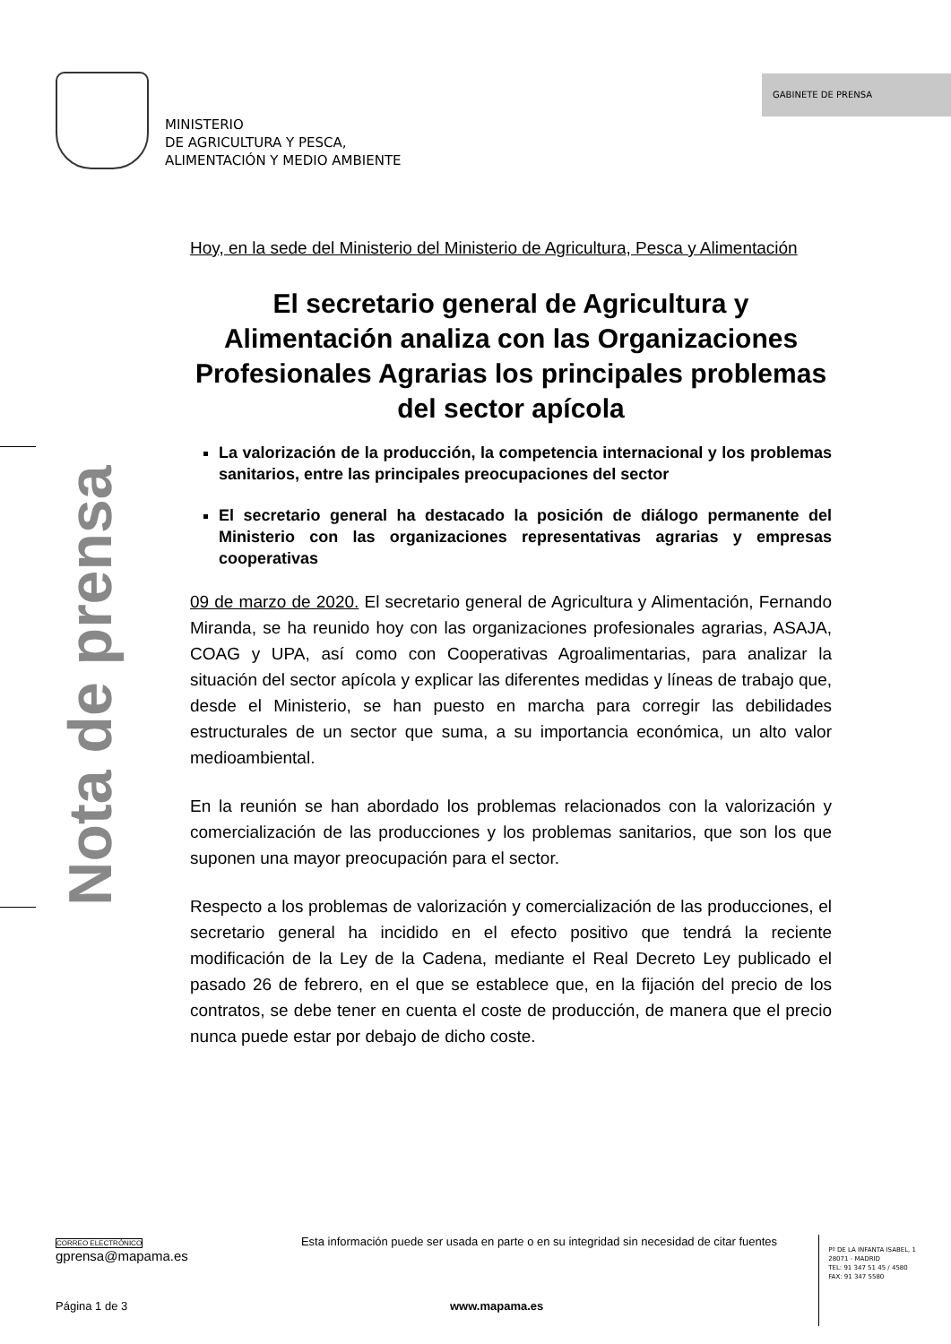MINISTERIO
DE AGRICULTURA Y PESCA,
ALIMENTACIÓN Y MEDIO AMBIENTE
GABINETE DE PRENSA
Nota de prensa
Hoy, en la sede del Ministerio del Ministerio de Agricultura, Pesca y Alimentación
El secretario general de Agricultura y Alimentación analiza con las Organizaciones Profesionales Agrarias los principales problemas del sector apícola
La valorización de la producción, la competencia internacional y los problemas sanitarios, entre las principales preocupaciones del sector
El secretario general ha destacado la posición de diálogo permanente del Ministerio con las organizaciones representativas agrarias y empresas cooperativas
09 de marzo de 2020. El secretario general de Agricultura y Alimentación, Fernando Miranda, se ha reunido hoy con las organizaciones profesionales agrarias, ASAJA, COAG y UPA, así como con Cooperativas Agroalimentarias, para analizar la situación del sector apícola y explicar las diferentes medidas y líneas de trabajo que, desde el Ministerio, se han puesto en marcha para corregir las debilidades estructurales de un sector que suma, a su importancia económica, un alto valor medioambiental.
En la reunión se han abordado los problemas relacionados con la valorización y comercialización de las producciones y los problemas sanitarios, que son los que suponen una mayor preocupación para el sector.
Respecto a los problemas de valorización y comercialización de las producciones, el secretario general ha incidido en el efecto positivo que tendrá la reciente modificación de la Ley de la Cadena, mediante el Real Decreto Ley publicado el pasado 26 de febrero, en el que se establece que, en la fijación del precio de los contratos, se debe tener en cuenta el coste de producción, de manera que el precio nunca puede estar por debajo de dicho coste.
CORREO ELECTRÓNICO
gprensa@mapama.es
Esta información puede ser usada en parte o en su integridad sin necesidad de citar fuentes
Pº DE LA INFANTA ISABEL, 1
28071 - MADRID
TEL: 91 347 51 45 / 4580
FAX: 91 347 5580
Página 1 de 3 www.mapama.es